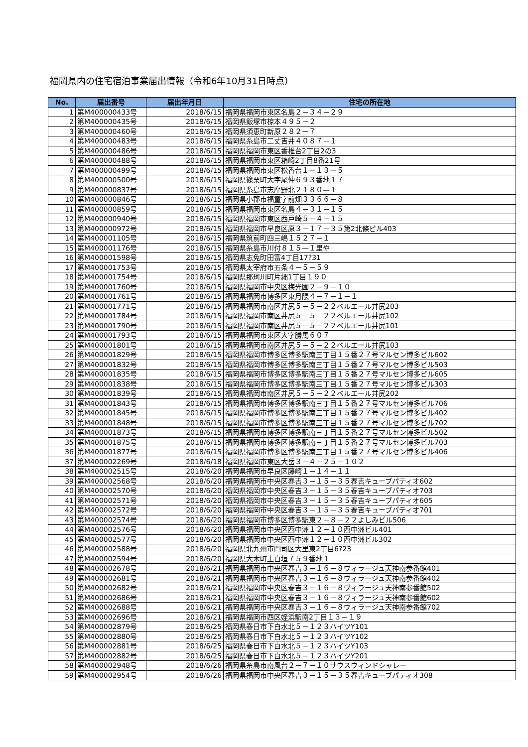福岡県内の住宅宿泊事業届出情報（令和6年10月31日時点）
| No. | 届出番号 | 届出年月日 | 住宅の所在地 |
| --- | --- | --- | --- |
| 1 | 第M400000433号 | 2018/6/15 | 福岡県福岡市東区名島２－３４－２９ |
| 2 | 第M400000435号 | 2018/6/15 | 福岡県飯塚市椋本４９５－２ |
| 3 | 第M400000460号 | 2018/6/15 | 福岡県須恵町新原２８２ー７ |
| 4 | 第M400000483号 | 2018/6/15 | 福岡県糸島市二丈吉井４０８７－１ |
| 5 | 第M400000486号 | 2018/6/15 | 福岡県福岡市東区香椎台2丁目2の3 |
| 6 | 第M400000488号 | 2018/6/15 | 福岡県福岡市東区箱崎2丁目8番21号 |
| 7 | 第M400000499号 | 2018/6/15 | 福岡県福岡市東区松香台１ー１３ー５ |
| 8 | 第M400000500号 | 2018/6/15 | 福岡県篠栗町大字尾仲６９３番地１７ |
| 9 | 第M400000837号 | 2018/6/15 | 福岡県糸島市志摩野北２１８０—１ |
| 10 | 第M400000846号 | 2018/6/15 | 福岡県小郡市福童字前畑３３６６－８ |
| 11 | 第M400000859号 | 2018/6/15 | 福岡県福岡市東区名島４－３１－１５ |
| 12 | 第M400000940号 | 2018/6/15 | 福岡県福岡市東区西戸崎５－４－１５ |
| 13 | 第M400000972号 | 2018/6/15 | 福岡県福岡市早良区原３－１７－３５第2北條ビル403 |
| 14 | 第M400001105号 | 2018/6/15 | 福岡県筑前町四三嶋１５２７－１ |
| 15 | 第M400001176号 | 2018/6/15 | 福岡県糸島市川付８１５—１里や |
| 16 | 第M400001598号 | 2018/6/15 | 福岡県志免町田富4丁目17?31 |
| 17 | 第M400001753号 | 2018/6/15 | 福岡県太宰府市五条４－５－５９ |
| 18 | 第M400001754号 | 2018/6/15 | 福岡県那珂川町片縄1丁目１９０ |
| 19 | 第M400001760号 | 2018/6/15 | 福岡県福岡市中央区梅光園２－９－１０ |
| 20 | 第M400001761号 | 2018/6/15 | 福岡県福岡市博多区東月隈４－７－１－１ |
| 21 | 第M400001771号 | 2018/6/15 | 福岡県福岡市南区井尻５－５－２２ベルエール井尻203 |
| 22 | 第M400001784号 | 2018/6/15 | 福岡県福岡市南区井尻５－５－２２ベルエール井尻102 |
| 23 | 第M400001790号 | 2018/6/15 | 福岡県福岡市南区井尻５－５－２２ベルエール井尻101 |
| 24 | 第M400001793号 | 2018/6/15 | 福岡県福岡市東区大字勝馬６０７ |
| 25 | 第M400001801号 | 2018/6/15 | 福岡県福岡市南区井尻５－５－２２ベルエール井尻103 |
| 26 | 第M400001829号 | 2018/6/15 | 福岡県福岡市博多区博多駅南三丁目１５番２７号マルセン博多ビル602 |
| 27 | 第M400001832号 | 2018/6/15 | 福岡県福岡市博多区博多駅南三丁目１５番２７号マルセン博多ビル503 |
| 28 | 第M400001835号 | 2018/6/15 | 福岡県福岡市博多区博多駅南三丁目１５番２７号マルセン博多ビル605 |
| 29 | 第M400001838号 | 2018/6/15 | 福岡県福岡市博多区博多駅南三丁目１５番２７号マルセン博多ビル303 |
| 30 | 第M400001839号 | 2018/6/15 | 福岡県福岡市南区井尻５－５－２２ベルエール井尻202 |
| 31 | 第M400001843号 | 2018/6/15 | 福岡県福岡市博多区博多駅南三丁目１５番２７号マルセン博多ビル706 |
| 32 | 第M400001845号 | 2018/6/15 | 福岡県福岡市博多区博多駅南三丁目１５番２７号マルセン博多ビル402 |
| 33 | 第M400001848号 | 2018/6/15 | 福岡県福岡市博多区博多駅南三丁目１５番２７号マルセン博多ビル702 |
| 34 | 第M400001873号 | 2018/6/15 | 福岡県福岡市博多区博多駅南三丁目１５番２７号マルセン博多ビル502 |
| 35 | 第M400001875号 | 2018/6/15 | 福岡県福岡市博多区博多駅南三丁目１５番２７号マルセン博多ビル703 |
| 36 | 第M400001877号 | 2018/6/15 | 福岡県福岡市博多区博多駅南三丁目１５番２７号マルセン博多ビル406 |
| 37 | 第M400002269号 | 2018/6/18 | 福岡県福岡市東区大岳３－４－２５－１０２ |
| 38 | 第M400002515号 | 2018/6/20 | 福岡県福岡市早良区藤崎１－１４－１１ |
| 39 | 第M400002568号 | 2018/6/20 | 福岡県福岡市中央区春吉３－１５－３５春吉キューブパティオ602 |
| 40 | 第M400002570号 | 2018/6/20 | 福岡県福岡市中央区春吉３－１５－３５春吉キューブパティオ703 |
| 41 | 第M400002571号 | 2018/6/20 | 福岡県福岡市中央区春吉３－１５－３５春吉キューブパティオ605 |
| 42 | 第M400002572号 | 2018/6/20 | 福岡県福岡市中央区春吉３－１５－３５春吉キューブパティオ701 |
| 43 | 第M400002574号 | 2018/6/20 | 福岡県福岡市博多区博多駅東２－８－２２よしみビル506 |
| 44 | 第M400002576号 | 2018/6/20 | 福岡県福岡市中央区西中洲１２－１０西中洲ビル401 |
| 45 | 第M400002577号 | 2018/6/20 | 福岡県福岡市中央区西中洲１２－１０西中洲ビル302 |
| 46 | 第M400002588号 | 2018/6/20 | 福岡県北九州市門司区大里東2丁目6?23 |
| 47 | 第M400002594号 | 2018/6/20 | 福岡県大木町上白垣７５９番地１ |
| 48 | 第M400002678号 | 2018/6/21 | 福岡県福岡市中央区春吉３－１６－８ヴィラージュ天神南参番館401 |
| 49 | 第M400002681号 | 2018/6/21 | 福岡県福岡市中央区春吉３－１６－８ヴィラージュ天神南参番館402 |
| 50 | 第M400002682号 | 2018/6/21 | 福岡県福岡市中央区春吉３－１６－８ヴィラージュ天神南参番館502 |
| 51 | 第M400002686号 | 2018/6/21 | 福岡県福岡市中央区春吉３－１６－８ヴィラージュ天神南参番館602 |
| 52 | 第M400002688号 | 2018/6/21 | 福岡県福岡市中央区春吉３－１６－８ヴィラージュ天神南参番館702 |
| 53 | 第M400002696号 | 2018/6/21 | 福岡県福岡市西区姪浜駅南2丁目１３－１９ |
| 54 | 第M400002879号 | 2018/6/25 | 福岡県春日市下白水北５－１２３ハイツY101 |
| 55 | 第M400002880号 | 2018/6/25 | 福岡県春日市下白水北５－１２３ハイツY102 |
| 56 | 第M400002881号 | 2018/6/25 | 福岡県春日市下白水北５－１２３ハイツY103 |
| 57 | 第M400002882号 | 2018/6/25 | 福岡県春日市下白水北５－１２３ハイツY201 |
| 58 | 第M400002948号 | 2018/6/26 | 福岡県糸島市南風台２－７－１０サウスウィンドシャレー |
| 59 | 第M400002954号 | 2018/6/26 | 福岡県福岡市中央区春吉３－１５－３５春吉キューブパティオ308 |